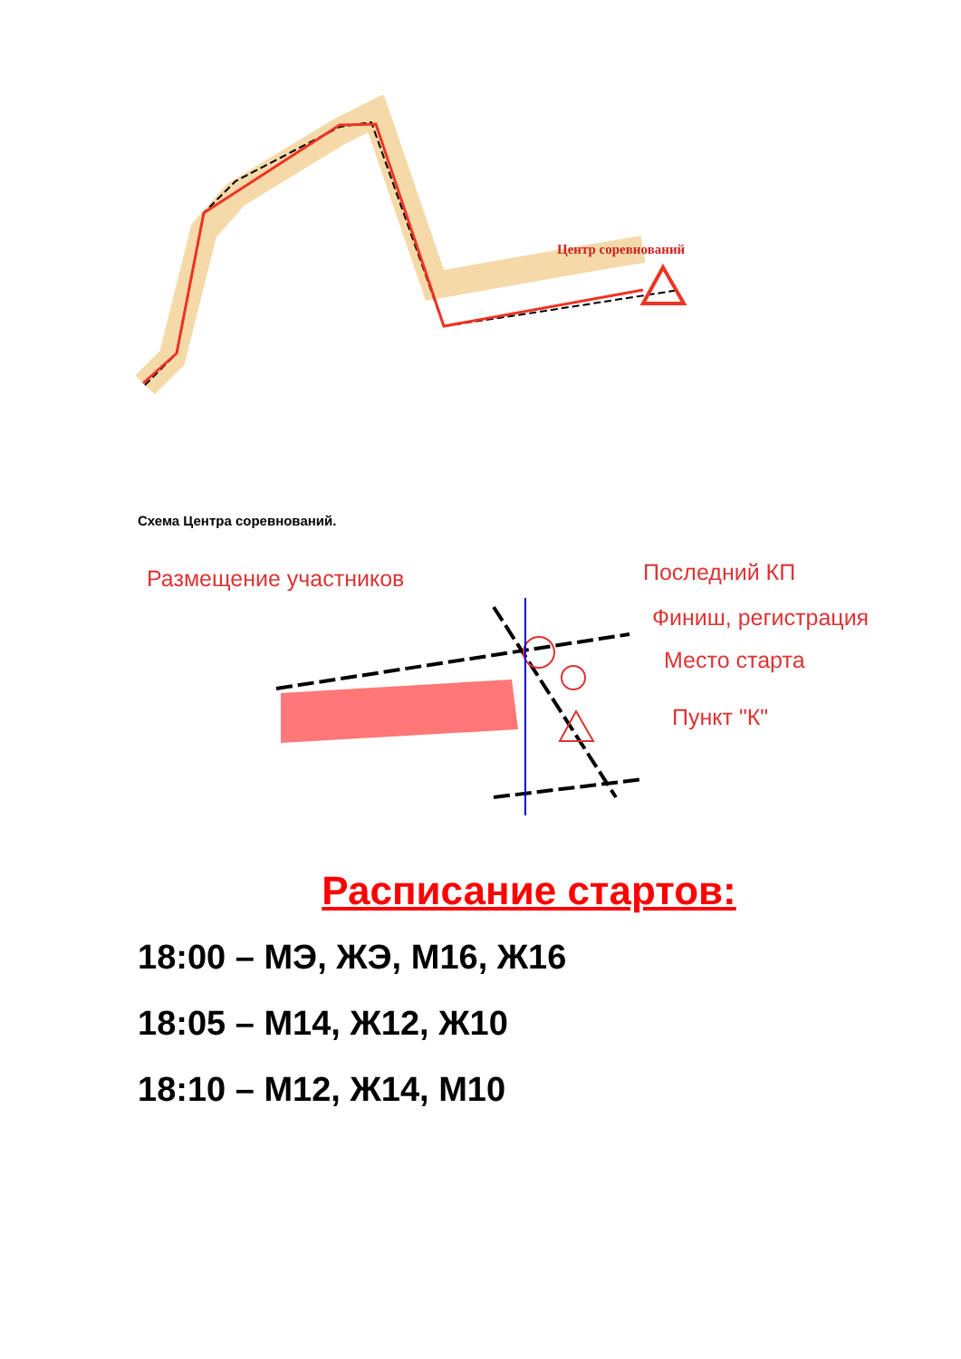Центр соревнований
Схема Центра соревнований.
Размещение участников
Последний КП
Финиш, регистрация
Место старта
Пункт "К"
Расписание стартов:
18:00 – МЭ, ЖЭ, М16, Ж16
18:05 – М14, Ж12, Ж10
18:10 – М12, Ж14, М10